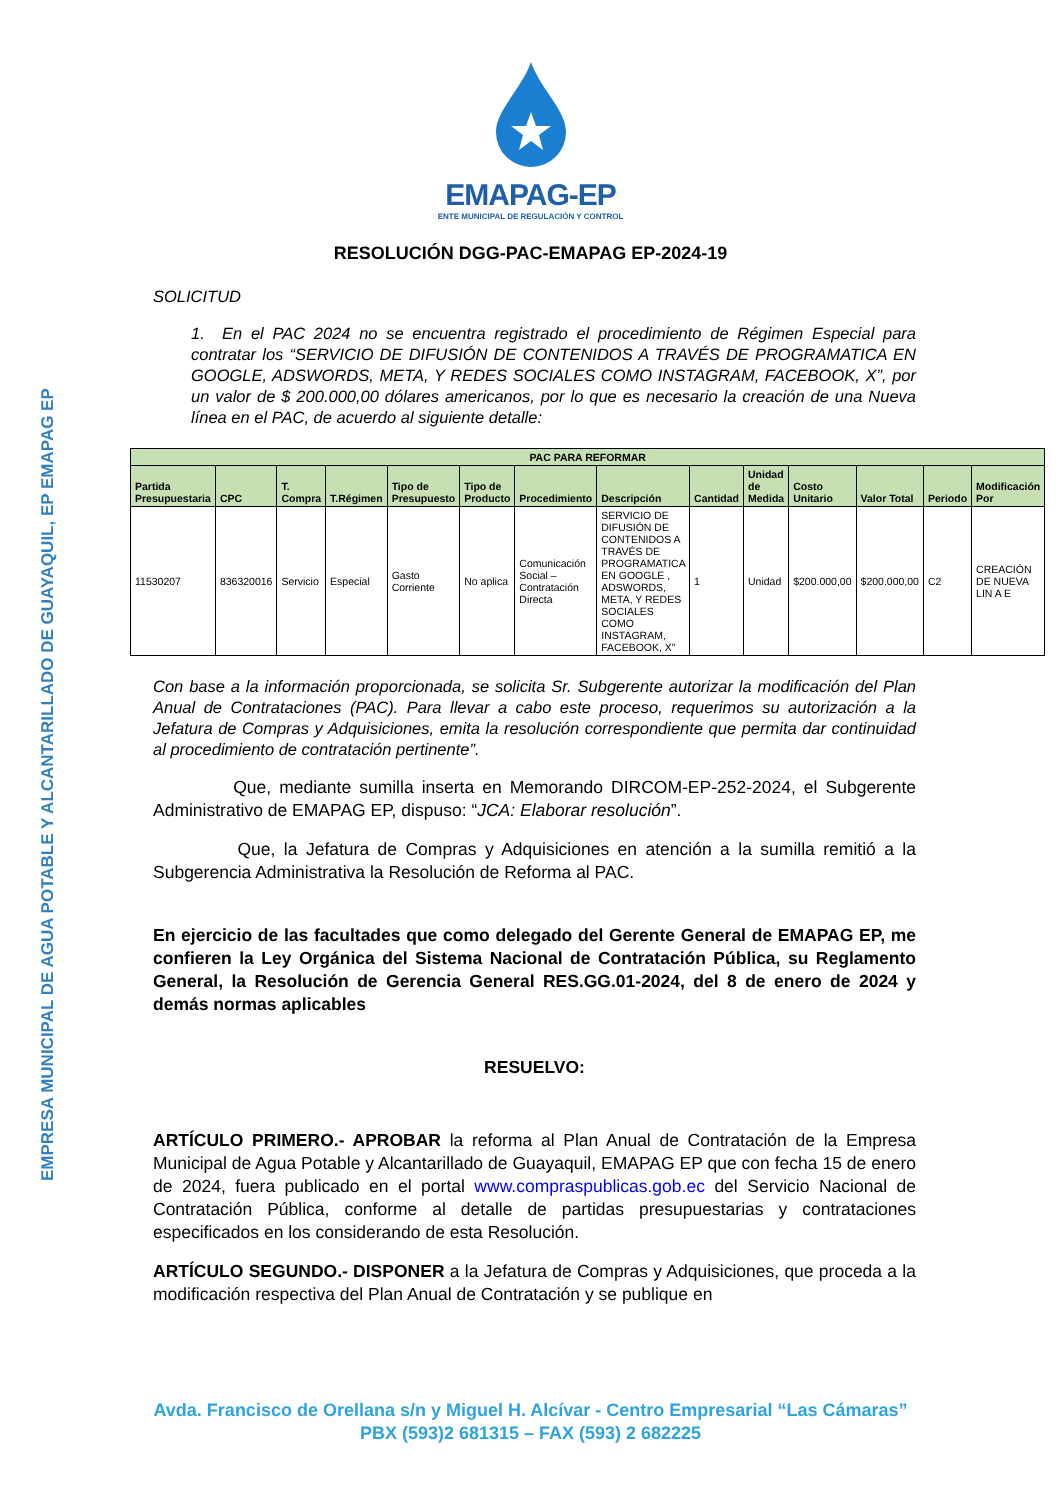EMPRESA MUNICIPAL DE AGUA POTABLE Y ALCANTARILLADO DE GUAYAQUIL, EP EMAPAG EP
EMAPAG-EP
ENTE MUNICIPAL DE REGULACIÓN Y CONTROL
RESOLUCIÓN DGG-PAC-EMAPAG EP-2024-19
SOLICITUD
1. En el PAC 2024 no se encuentra registrado el procedimiento de Régimen Especial para contratar los “SERVICIO DE DIFUSIÓN DE CONTENIDOS A TRAVÉS DE PROGRAMATICA EN GOOGLE, ADSWORDS, META, Y REDES SOCIALES COMO INSTAGRAM, FACEBOOK, X”, por un valor de $ 200.000,00 dólares americanos, por lo que es necesario la creación de una Nueva línea en el PAC, de acuerdo al siguiente detalle:
| PAC PARA REFORMAR | | | | | | | | | | | | | |
| --- | --- | --- | --- | --- | --- | --- | --- | --- | --- | --- | --- | --- | --- |
| Partida Presupuestaria | CPC | T. Compra | T.Régimen | Tipo de Presupuesto | Tipo de Producto | Procedimiento | Descripción | Cantidad | Unidad de Medida | Costo Unitario | Valor Total | Periodo | Modificación Por |
| 11530207 | 836320016 | Servicio | Especial | Gasto Corriente | No aplica | Comunicación Social – Contratación Directa | SERVICIO DE DIFUSIÓN DE CONTENIDOS A TRAVÉS DE PROGRAMATICA EN GOOGLE , ADSWORDS, META, Y REDES SOCIALES COMO INSTAGRAM, FACEBOOK, X” | 1 | Unidad | $200.000,00 | $200.000,00 | C2 | CREACIÓN DE NUEVA LIN A E |
Con base a la información proporcionada, se solicita Sr. Subgerente autorizar la modificación del Plan Anual de Contrataciones (PAC). Para llevar a cabo este proceso, requerimos su autorización a la Jefatura de Compras y Adquisiciones, emita la resolución correspondiente que permita dar continuidad al procedimiento de contratación pertinente”.
Que, mediante sumilla inserta en Memorando DIRCOM-EP-252-2024, el Subgerente Administrativo de EMAPAG EP, dispuso: “JCA: Elaborar resolución”.
Que, la Jefatura de Compras y Adquisiciones en atención a la sumilla remitió a la Subgerencia Administrativa la Resolución de Reforma al PAC.
En ejercicio de las facultades que como delegado del Gerente General de EMAPAG EP, me confieren la Ley Orgánica del Sistema Nacional de Contratación Pública, su Reglamento General, la Resolución de Gerencia General RES.GG.01-2024, del 8 de enero de 2024 y demás normas aplicables
RESUELVO:
ARTÍCULO PRIMERO.- APROBAR la reforma al Plan Anual de Contratación de la Empresa Municipal de Agua Potable y Alcantarillado de Guayaquil, EMAPAG EP que con fecha 15 de enero de 2024, fuera publicado en el portal www.compraspublicas.gob.ec del Servicio Nacional de Contratación Pública, conforme al detalle de partidas presupuestarias y contrataciones especificados en los considerando de esta Resolución.
ARTÍCULO SEGUNDO.- DISPONER a la Jefatura de Compras y Adquisiciones, que proceda a la modificación respectiva del Plan Anual de Contratación y se publique en
Avda. Francisco de Orellana s/n y Miguel H. Alcívar - Centro Empresarial “Las Cámaras”
PBX (593)2 681315 – FAX (593) 2 682225